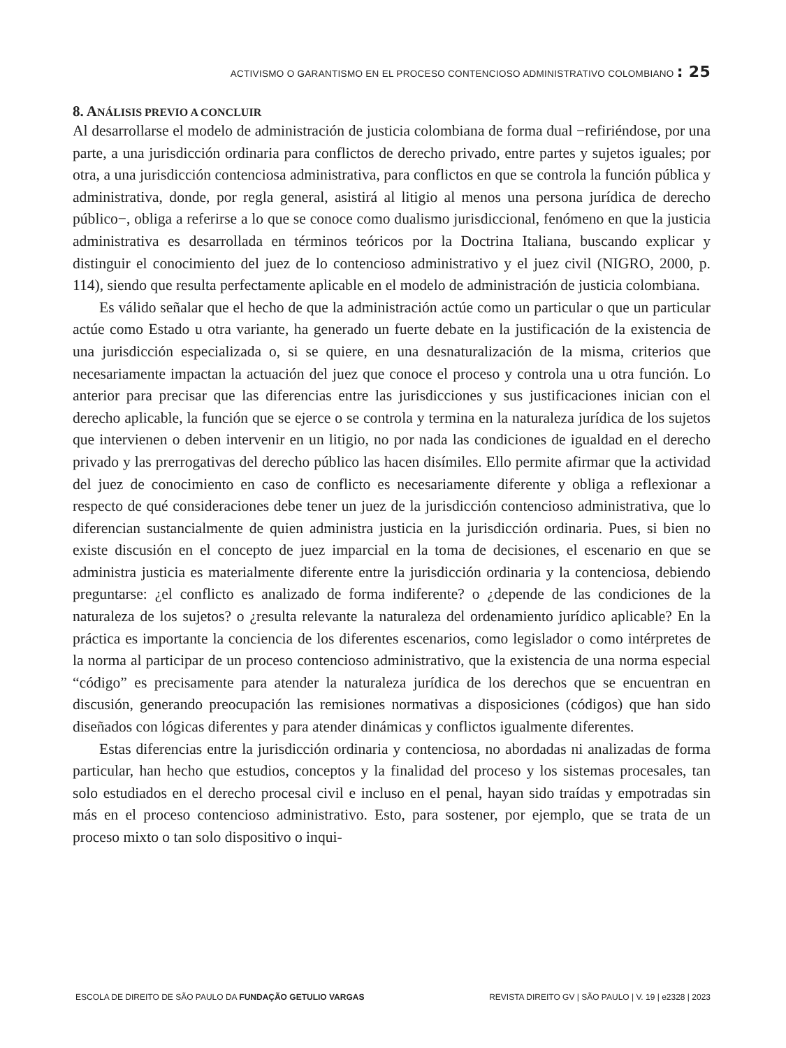ACTIVISMO O GARANTISMO EN EL PROCESO CONTENCIOSO ADMINISTRATIVO COLOMBIANO : 25
8. ANÁLISIS PREVIO A CONCLUIR
Al desarrollarse el modelo de administración de justicia colombiana de forma dual −refiriéndose, por una parte, a una jurisdicción ordinaria para conflictos de derecho privado, entre partes y sujetos iguales; por otra, a una jurisdicción contenciosa administrativa, para conflictos en que se controla la función pública y administrativa, donde, por regla general, asistirá al litigio al menos una persona jurídica de derecho público−, obliga a referirse a lo que se conoce como dualismo jurisdiccional, fenómeno en que la justicia administrativa es desarrollada en términos teóricos por la Doctrina Italiana, buscando explicar y distinguir el conocimiento del juez de lo contencioso administrativo y el juez civil (NIGRO, 2000, p. 114), siendo que resulta perfectamente aplicable en el modelo de administración de justicia colombiana.
Es válido señalar que el hecho de que la administración actúe como un particular o que un particular actúe como Estado u otra variante, ha generado un fuerte debate en la justificación de la existencia de una jurisdicción especializada o, si se quiere, en una desnaturalización de la misma, criterios que necesariamente impactan la actuación del juez que conoce el proceso y controla una u otra función. Lo anterior para precisar que las diferencias entre las jurisdicciones y sus justificaciones inician con el derecho aplicable, la función que se ejerce o se controla y termina en la naturaleza jurídica de los sujetos que intervienen o deben intervenir en un litigio, no por nada las condiciones de igualdad en el derecho privado y las prerrogativas del derecho público las hacen disímiles. Ello permite afirmar que la actividad del juez de conocimiento en caso de conflicto es necesariamente diferente y obliga a reflexionar a respecto de qué consideraciones debe tener un juez de la jurisdicción contencioso administrativa, que lo diferencian sustancialmente de quien administra justicia en la jurisdicción ordinaria. Pues, si bien no existe discusión en el concepto de juez imparcial en la toma de decisiones, el escenario en que se administra justicia es materialmente diferente entre la jurisdicción ordinaria y la contenciosa, debiendo preguntarse: ¿el conflicto es analizado de forma indiferente? o ¿depende de las condiciones de la naturaleza de los sujetos? o ¿resulta relevante la naturaleza del ordenamiento jurídico aplicable? En la práctica es importante la conciencia de los diferentes escenarios, como legislador o como intérpretes de la norma al participar de un proceso contencioso administrativo, que la existencia de una norma especial “código” es precisamente para atender la naturaleza jurídica de los derechos que se encuentran en discusión, generando preocupación las remisiones normativas a disposiciones (códigos) que han sido diseñados con lógicas diferentes y para atender dinámicas y conflictos igualmente diferentes.
Estas diferencias entre la jurisdicción ordinaria y contenciosa, no abordadas ni analizadas de forma particular, han hecho que estudios, conceptos y la finalidad del proceso y los sistemas procesales, tan solo estudiados en el derecho procesal civil e incluso en el penal, hayan sido traídas y empotradas sin más en el proceso contencioso administrativo. Esto, para sostener, por ejemplo, que se trata de un proceso mixto o tan solo dispositivo o inqui-
ESCOLA DE DIREITO DE SÃO PAULO DA FUNDAÇÃO GETULIO VARGAS REVISTA DIREITO GV | SÃO PAULO | V. 19 | e2328 | 2023